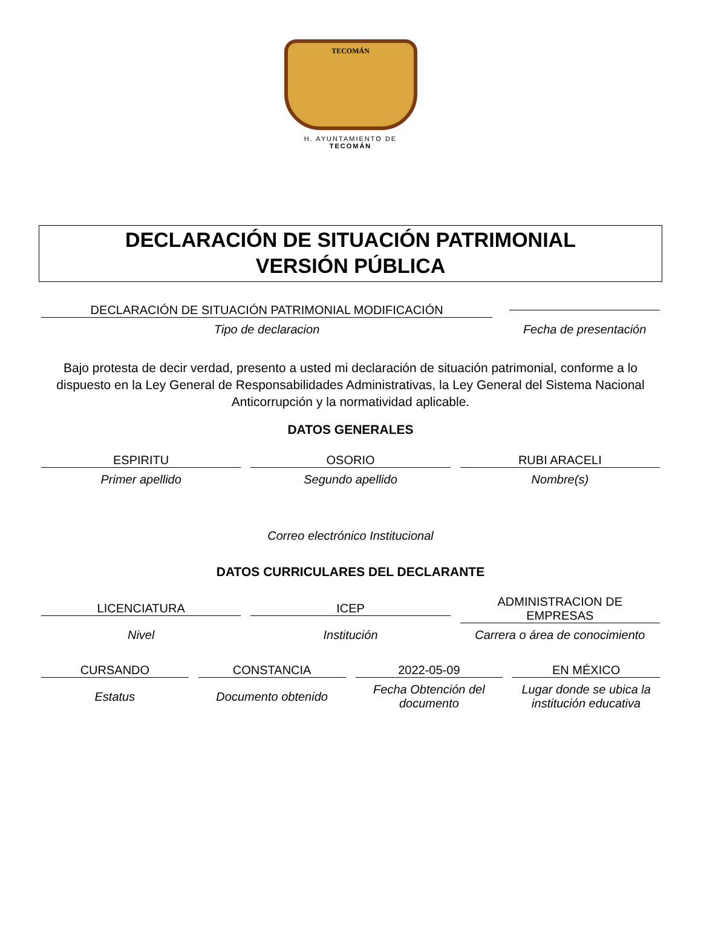TECOMÁN
H. AYUNTAMIENTO DE
TECOMÁN
DECLARACIÓN DE SITUACIÓN PATRIMONIAL
VERSIÓN PÚBLICA
DECLARACIÓN DE SITUACIÓN PATRIMONIAL MODIFICACIÓN
Tipo de declaracion
Fecha de presentación
Bajo protesta de decir verdad, presento a usted mi declaración de situación patrimonial, conforme a lo dispuesto en la Ley General de Responsabilidades Administrativas, la Ley General del Sistema Nacional Anticorrupción y la normatividad aplicable.
DATOS GENERALES
ESPIRITU
Primer apellido
OSORIO
Segundo apellido
RUBI ARACELI
Nombre(s)
Correo electrónico Institucional
DATOS CURRICULARES DEL DECLARANTE
LICENCIATURA
Nivel
ICEP
Institución
ADMINISTRACION DE
EMPRESAS
Carrera o área de conocimiento
CURSANDO
Estatus
CONSTANCIA
Documento obtenido
2022-05-09
Fecha Obtención del documento
EN MÉXICO
Lugar donde se ubica la institución educativa